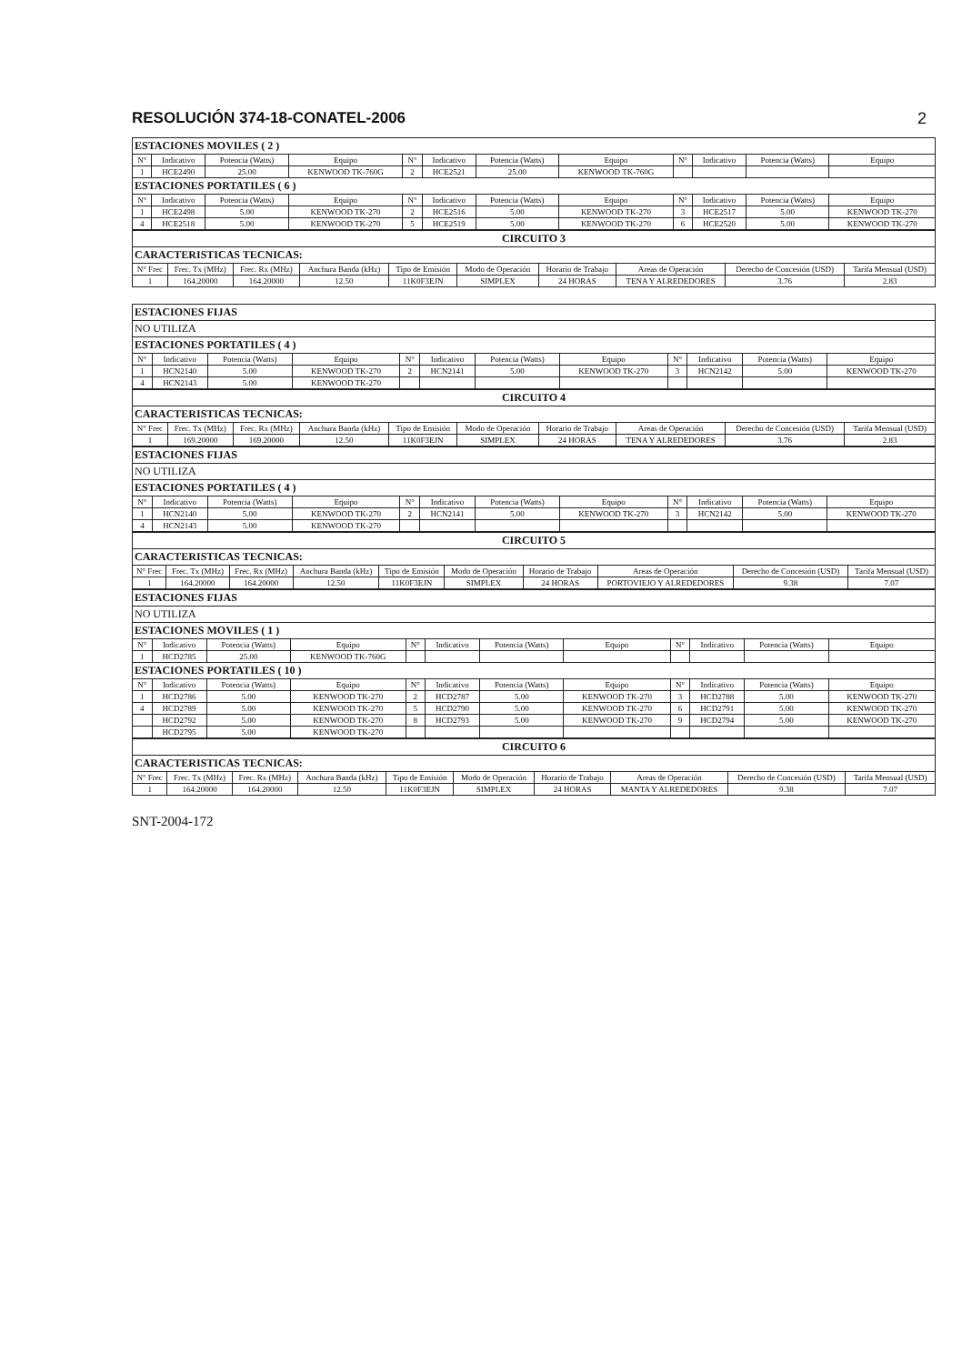RESOLUCIÓN 374-18-CONATEL-2006 2
| ESTACIONES MOVILES ( 2 ) | | | | | | | | | | | |
| N° | Indicativo | Potencia (Watts) | Equipo | N° | Indicativo | Potencia (Watts) | Equipo | N° | Indicativo | Potencia (Watts) | Equipo |
| 1 | HCE2490 | 25.00 | KENWOOD TK-760G | 2 | HCE2521 | 25.00 | KENWOOD TK-760G | | | | |
| ESTACIONES PORTATILES ( 6 ) | | | | | | | | | | | |
| N° | Indicativo | Potencia (Watts) | Equipo | N° | Indicativo | Potencia (Watts) | Equipo | N° | Indicativo | Potencia (Watts) | Equipo |
| 1 | HCE2498 | 5.00 | KENWOOD TK-270 | 2 | HCE2516 | 5.00 | KENWOOD TK-270 | 3 | HCE2517 | 5.00 | KENWOOD TK-270 |
| 4 | HCE2518 | 5.00 | KENWOOD TK-270 | 5 | HCE2519 | 5.00 | KENWOOD TK-270 | 6 | HCE2520 | 5.00 | KENWOOD TK-270 |
| CIRCUITO 3 | | | | | | | | | |
| CARACTERISTICAS TECNICAS: | | | | | | | | | |
| N° Frec | Frec. Tx (MHz) | Frec. Rx (MHz) | Anchura Banda (kHz) | Tipo de Emisión | Modo de Operación | Horario de Trabajo | Areas de Operación | Derecho de Concesión (USD) | Tarifa Mensual (USD) |
| 1 | 164.20000 | 164.20000 | 12.50 | 11K0F3EJN | SIMPLEX | 24 HORAS | TENA Y ALREDEDORES | 3.76 | 2.83 |
| ESTACIONES FIJAS | | | | | | | | | | | |
| NO UTILIZA | | | | | | | | | | | |
| ESTACIONES PORTATILES ( 4 ) | | | | | | | | | | | |
| N° | Indicativo | Potencia (Watts) | Equipo | N° | Indicativo | Potencia (Watts) | Equipo | N° | Indicativo | Potencia (Watts) | Equipo |
| 1 | HCN2140 | 5.00 | KENWOOD TK-270 | 2 | HCN2141 | 5.00 | KENWOOD TK-270 | 3 | HCN2142 | 5.00 | KENWOOD TK-270 |
| 4 | HCN2143 | 5.00 | KENWOOD TK-270 | | | | | | | | |
| CIRCUITO 4 | | | | | | | | | |
| CARACTERISTICAS TECNICAS: | | | | | | | | | |
| N° Frec | Frec. Tx (MHz) | Frec. Rx (MHz) | Anchura Banda (kHz) | Tipo de Emisión | Modo de Operación | Horario de Trabajo | Areas de Operación | Derecho de Concesión (USD) | Tarifa Mensual (USD) |
| 1 | 169.20000 | 169.20000 | 12.50 | 11K0F3EJN | SIMPLEX | 24 HORAS | TENA Y ALREDEDORES | 3.76 | 2.83 |
| ESTACIONES FIJAS | | | | | | | | | | | |
| NO UTILIZA | | | | | | | | | | | |
| ESTACIONES PORTATILES ( 4 ) | | | | | | | | | | | |
| N° | Indicativo | Potencia (Watts) | Equipo | N° | Indicativo | Potencia (Watts) | Equipo | N° | Indicativo | Potencia (Watts) | Equipo |
| 1 | HCN2140 | 5.00 | KENWOOD TK-270 | 2 | HCN2141 | 5.00 | KENWOOD TK-270 | 3 | HCN2142 | 5.00 | KENWOOD TK-270 |
| 4 | HCN2143 | 5.00 | KENWOOD TK-270 | | | | | | | | |
| CIRCUITO 5 | | | | | | | | | |
| CARACTERISTICAS TECNICAS: | | | | | | | | | |
| N° Frec | Frec. Tx (MHz) | Frec. Rx (MHz) | Anchura Banda (kHz) | Tipo de Emisión | Modo de Operación | Horario de Trabajo | Areas de Operación | Derecho de Concesión (USD) | Tarifa Mensual (USD) |
| 1 | 164.20000 | 164.20000 | 12.50 | 11K0F3EJN | SIMPLEX | 24 HORAS | PORTOVIEJO Y ALREDEDORES | 9.38 | 7.07 |
| ESTACIONES FIJAS | | | | | | | | | | | |
| NO UTILIZA | | | | | | | | | | | |
| ESTACIONES MOVILES ( 1 ) | | | | | | | | | | | |
| N° | Indicativo | Potencia (Watts) | Equipo | N° | Indicativo | Potencia (Watts) | Equipo | N° | Indicativo | Potencia (Watts) | Equipo |
| 1 | HCD2785 | 25.00 | KENWOOD TK-760G | | | | | | | | |
| ESTACIONES PORTATILES ( 10 ) | | | | | | | | | | | |
| N° | Indicativo | Potencia (Watts) | Equipo | N° | Indicativo | Potencia (Watts) | Equipo | N° | Indicativo | Potencia (Watts) | Equipo |
| 1 | HCD2786 | 5.00 | KENWOOD TK-270 | 2 | HCD2787 | 5.00 | KENWOOD TK-270 | 3 | HCD2788 | 5.00 | KENWOOD TK-270 |
| 4 | HCD2789 | 5.00 | KENWOOD TK-270 | 5 | HCD2790 | 5.00 | KENWOOD TK-270 | 6 | HCD2791 | 5.00 | KENWOOD TK-270 |
| | HCD2792 | 5.00 | KENWOOD TK-270 | 8 | HCD2793 | 5.00 | KENWOOD TK-270 | 9 | HCD2794 | 5.00 | KENWOOD TK-270 |
| | HCD2795 | 5.00 | KENWOOD TK-270 | | | | | | | | |
| CIRCUITO 6 | | | | | | | | | |
| CARACTERISTICAS TECNICAS: | | | | | | | | | |
| N° Frec | Frec. Tx (MHz) | Frec. Rx (MHz) | Anchura Banda (kHz) | Tipo de Emisión | Modo de Operación | Horario de Trabajo | Areas de Operación | Derecho de Concesión (USD) | Tarifa Mensual (USD) |
| 1 | 164.20000 | 164.20000 | 12.50 | 11K0F3EJN | SIMPLEX | 24 HORAS | MANTA Y ALREDEDORES | 9.38 | 7.07 |
SNT-2004-172